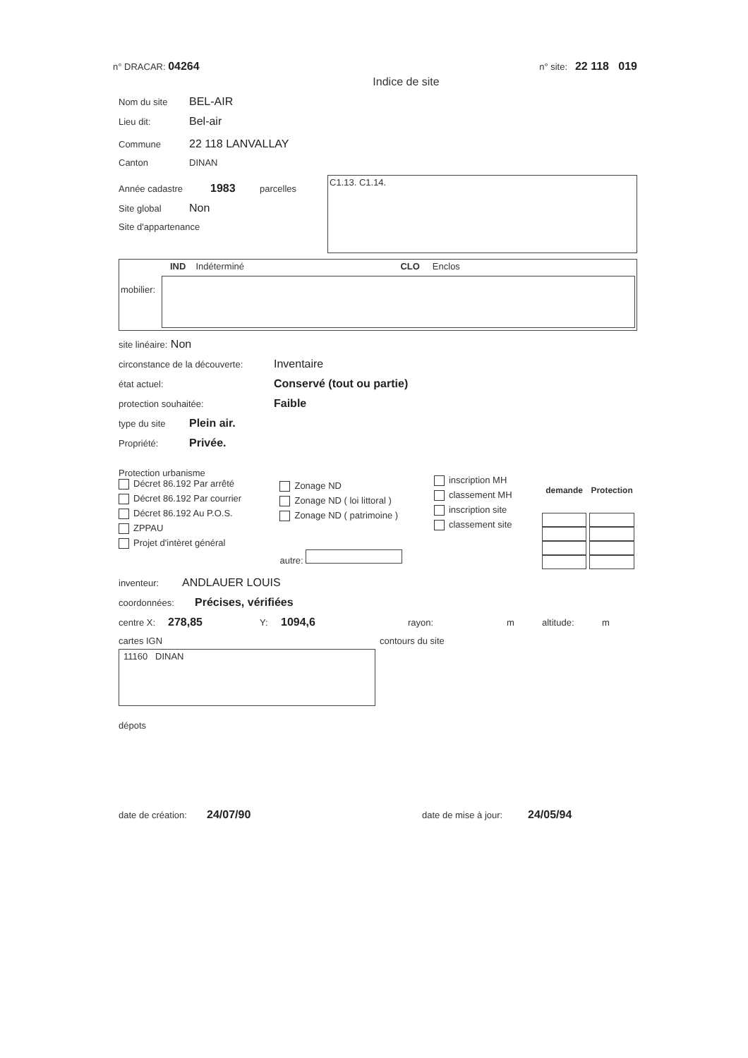n° DRACAR: 04264 n° site: 22 118 019
Indice de site
Nom du site BEL-AIR
Lieu dit: Bel-air
Commune 22 118 LANVALLAY
Canton DINAN
Année cadastre 1983 parcelles
Site global Non
Site d'appartenance
C1.13. C1.14.
IND Indéterminé CLO Enclos
mobilier:
site linéaire: Non
circonstance de la découverte: Inventaire
état actuel: Conservé (tout ou partie)
protection souhaitée: Faible
type du site Plein air.
Propriété: Privée.
Protection urbanisme
Décret 86.192 Par arrêté
Décret 86.192 Par courrier
Décret 86.192 Au P.O.S.
ZPPAU
Projet d'intèret général
Zonage ND
Zonage ND ( loi littoral )
Zonage ND ( patrimoine )
autre:
inscription MH
classement MH
inscription site
classement site
| demande | Protection |
| --- | --- |
inventeur: ANDLAUER LOUIS
coordonnées: Précises, vérifiées
centre X: 278,85 Y: 1094,6 rayon: m altitude: m
cartes IGN
11160 DINAN
contours du site
dépots
date de création: 24/07/90 date de mise à jour: 24/05/94